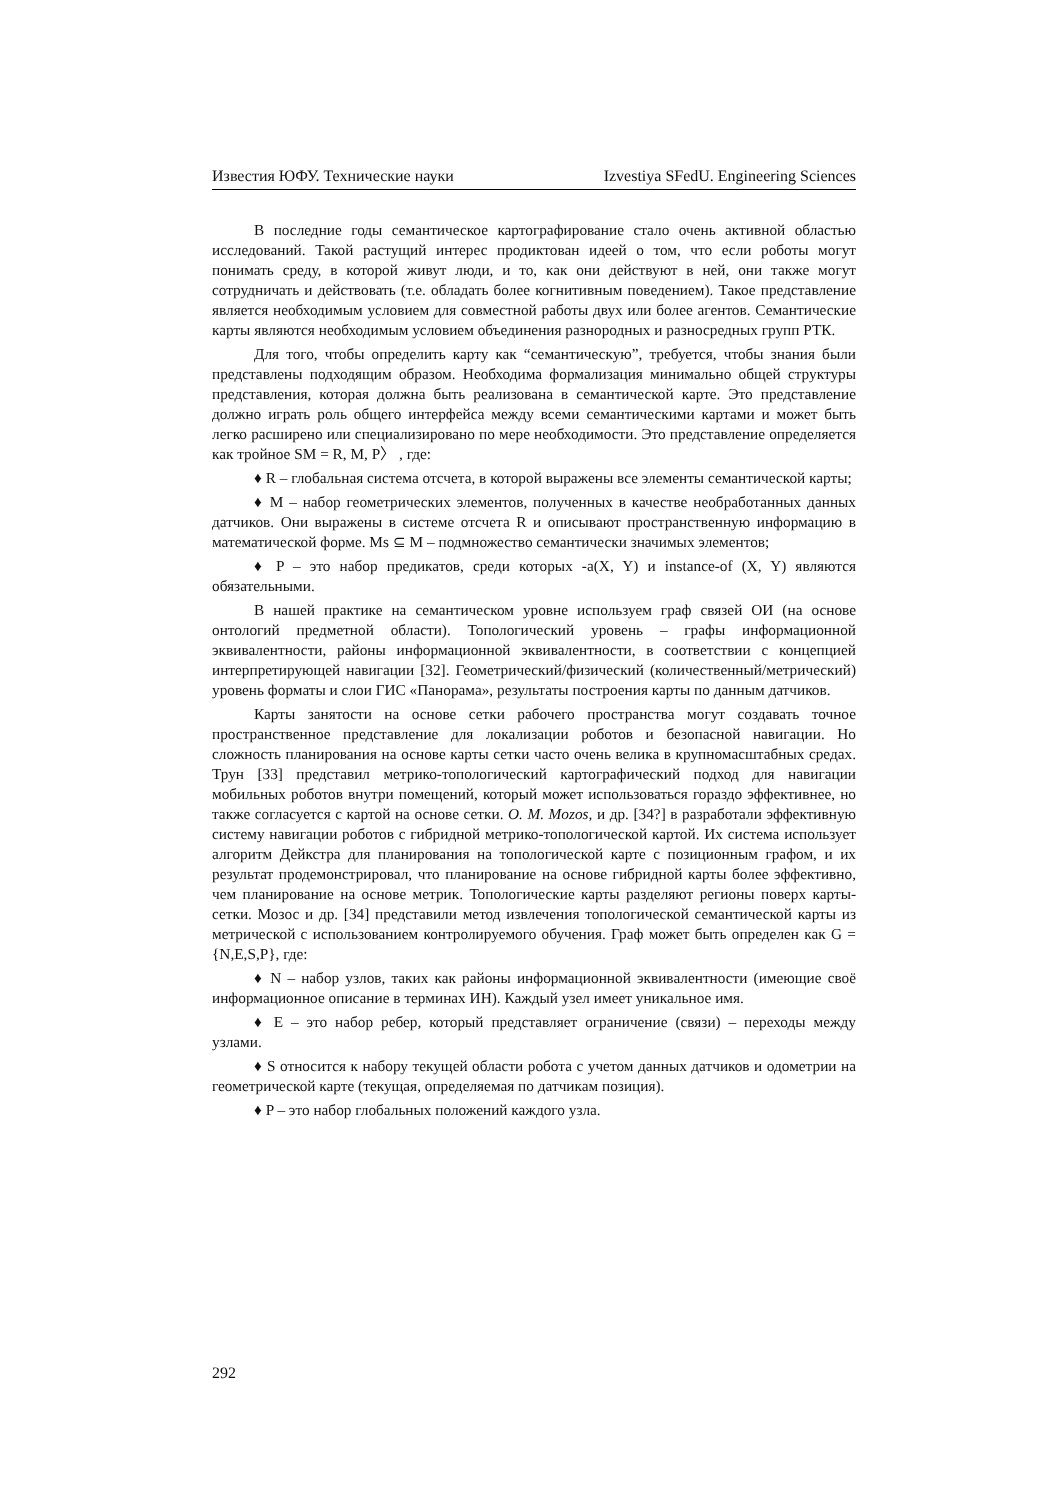Известия ЮФУ. Технические науки Izvestiya SFedU. Engineering Sciences
В последние годы семантическое картографирование стало очень активной областью исследований. Такой растущий интерес продиктован идеей о том, что если роботы могут понимать среду, в которой живут люди, и то, как они действуют в ней, они также могут сотрудничать и действовать (т.е. обладать более когнитивным поведением). Такое представление является необходимым условием для совместной работы двух или более агентов. Семантические карты являются необходимым условием объединения разнородных и разносредных групп РТК.
Для того, чтобы определить карту как “семантическую”, требуется, чтобы знания были представлены подходящим образом. Необходима формализация минимально общей структуры представления, которая должна быть реализована в семантической карте. Это представление должно играть роль общего интерфейса между всеми семантическими картами и может быть легко расширено или специализировано по мере необходимости. Это представление определяется как тройное SM = R, M, P〉 , где:
♦ R – глобальная система отсчета, в которой выражены все элементы семантической карты;
♦ M – набор геометрических элементов, полученных в качестве необработанных данных датчиков. Они выражены в системе отсчета R и описывают пространственную информацию в математической форме. Ms ⊆ M – подмножество семантически значимых элементов;
♦ P – это набор предикатов, среди которых -a(X, Y) и instance-of (X, Y) являются обязательными.
В нашей практике на семантическом уровне используем граф связей ОИ (на основе онтологий предметной области). Топологический уровень – графы информационной эквивалентности, районы информационной эквивалентности, в соответствии с концепцией интерпретирующей навигации [32]. Геометрический/физический (количественный/метрический) уровень форматы и слои ГИС «Панорама», результаты построения карты по данным датчиков.
Карты занятости на основе сетки рабочего пространства могут создавать точное пространственное представление для локализации роботов и безопасной навигации. Но сложность планирования на основе карты сетки часто очень велика в крупномасштабных средах. Трун [33] представил метрико-топологический картографический подход для навигации мобильных роботов внутри помещений, который может использоваться гораздо эффективнее, но также согласуется с картой на основе сетки. O. M. Mozos, и др. [34?] в разработали эффективную систему навигации роботов с гибридной метрико-топологической картой. Их система использует алгоритм Дейкстра для планирования на топологической карте с позиционным графом, и их результат продемонстрировал, что планирование на основе гибридной карты более эффективно, чем планирование на основе метрик. Топологические карты разделяют регионы поверх карты-сетки. Мозос и др. [34] представили метод извлечения топологической семантической карты из метрической с использованием контролируемого обучения. Граф может быть определен как G = {N,E,S,P}, где:
♦ N – набор узлов, таких как районы информационной эквивалентности (имеющие своё информационное описание в терминах ИН). Каждый узел имеет уникальное имя.
♦ E – это набор ребер, который представляет ограничение (связи) – переходы между узлами.
♦ S относится к набору текущей области робота с учетом данных датчиков и одометрии на геометрической карте (текущая, определяемая по датчикам позиция).
♦ P – это набор глобальных положений каждого узла.
292